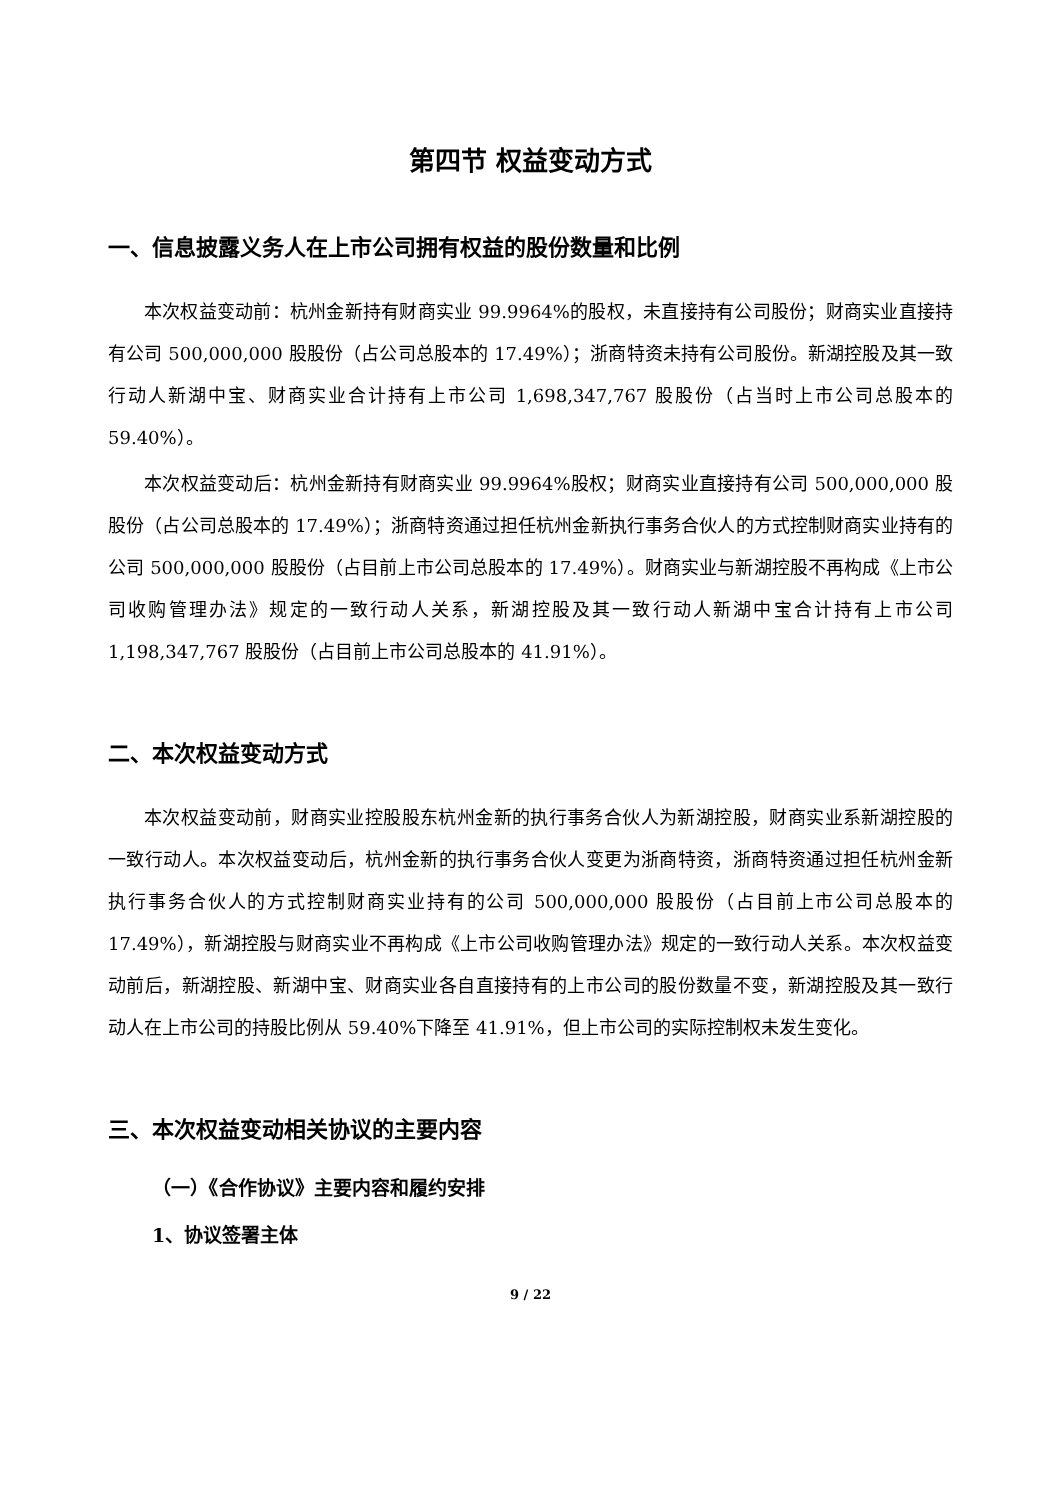第四节 权益变动方式
一、信息披露义务人在上市公司拥有权益的股份数量和比例
本次权益变动前：杭州金新持有财商实业 99.9964%的股权，未直接持有公司股份；财商实业直接持有公司 500,000,000 股股份（占公司总股本的 17.49%）；浙商特资未持有公司股份。新湖控股及其一致行动人新湖中宝、财商实业合计持有上市公司 1,698,347,767 股股份（占当时上市公司总股本的 59.40%）。
本次权益变动后：杭州金新持有财商实业 99.9964%股权；财商实业直接持有公司 500,000,000 股股份（占公司总股本的 17.49%）；浙商特资通过担任杭州金新执行事务合伙人的方式控制财商实业持有的公司 500,000,000 股股份（占目前上市公司总股本的 17.49%）。财商实业与新湖控股不再构成《上市公司收购管理办法》规定的一致行动人关系，新湖控股及其一致行动人新湖中宝合计持有上市公司 1,198,347,767 股股份（占目前上市公司总股本的 41.91%）。
二、本次权益变动方式
本次权益变动前，财商实业控股股东杭州金新的执行事务合伙人为新湖控股，财商实业系新湖控股的一致行动人。本次权益变动后，杭州金新的执行事务合伙人变更为浙商特资，浙商特资通过担任杭州金新执行事务合伙人的方式控制财商实业持有的公司 500,000,000 股股份（占目前上市公司总股本的 17.49%），新湖控股与财商实业不再构成《上市公司收购管理办法》规定的一致行动人关系。本次权益变动前后，新湖控股、新湖中宝、财商实业各自直接持有的上市公司的股份数量不变，新湖控股及其一致行动人在上市公司的持股比例从 59.40%下降至 41.91%，但上市公司的实际控制权未发生变化。
三、本次权益变动相关协议的主要内容
（一）《合作协议》主要内容和履约安排
1、协议签署主体
9 / 22